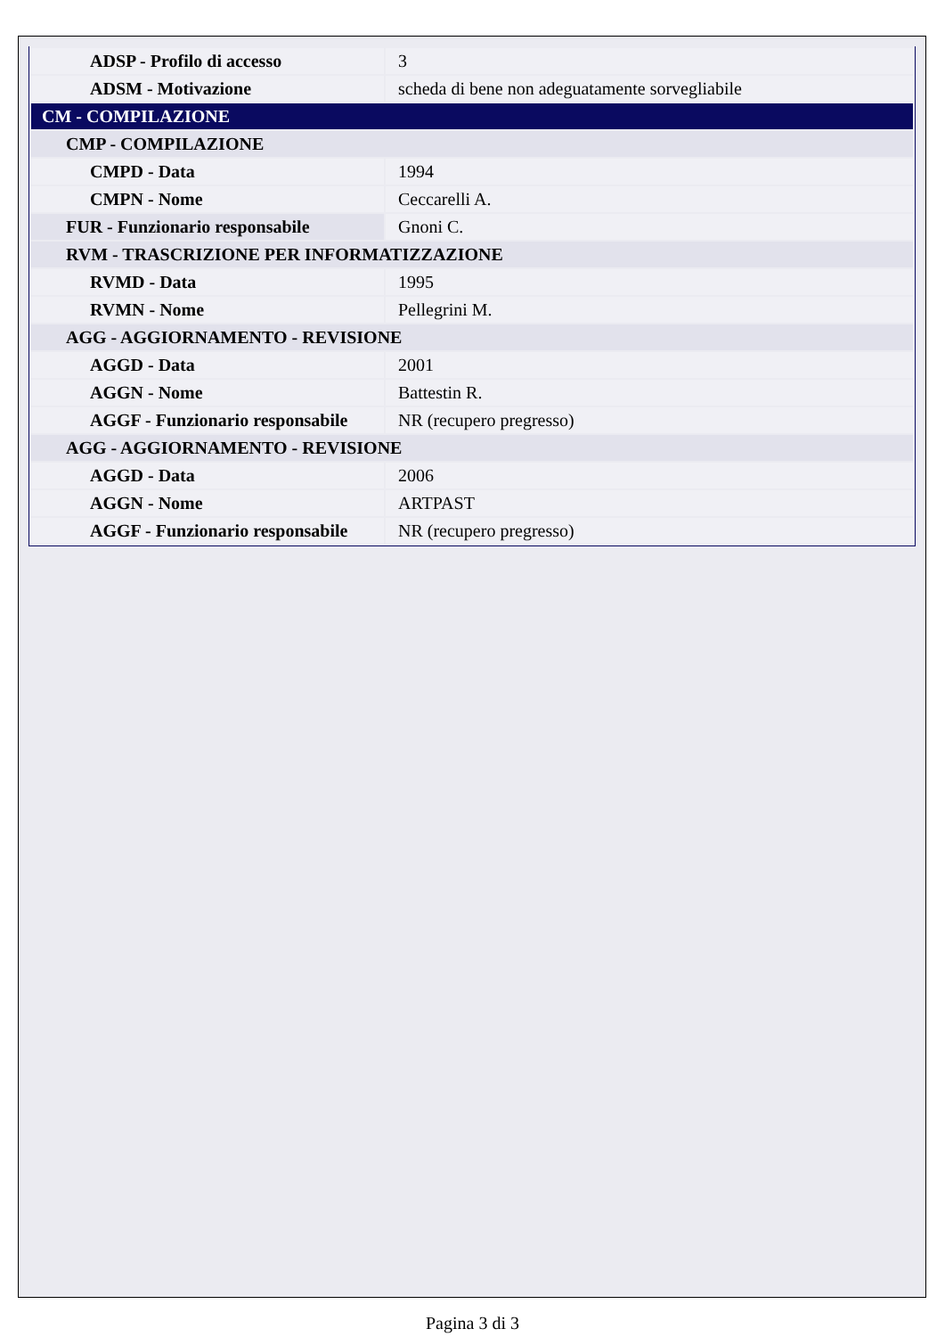| ADSP - Profilo di accesso | 3 |
| ADSM - Motivazione | scheda di bene non adeguatamente sorvegliabile |
| CM - COMPILAZIONE | |
| CMP - COMPILAZIONE | |
| CMPD - Data | 1994 |
| CMPN - Nome | Ceccarelli A. |
| FUR - Funzionario responsabile | Gnoni C. |
| RVM - TRASCRIZIONE PER INFORMATIZZAZIONE | |
| RVMD - Data | 1995 |
| RVMN - Nome | Pellegrini M. |
| AGG - AGGIORNAMENTO - REVISIONE | |
| AGGD - Data | 2001 |
| AGGN - Nome | Battestin R. |
| AGGF - Funzionario responsabile | NR (recupero pregresso) |
| AGG - AGGIORNAMENTO - REVISIONE | |
| AGGD - Data | 2006 |
| AGGN - Nome | ARTPAST |
| AGGF - Funzionario responsabile | NR (recupero pregresso) |
Pagina 3 di 3